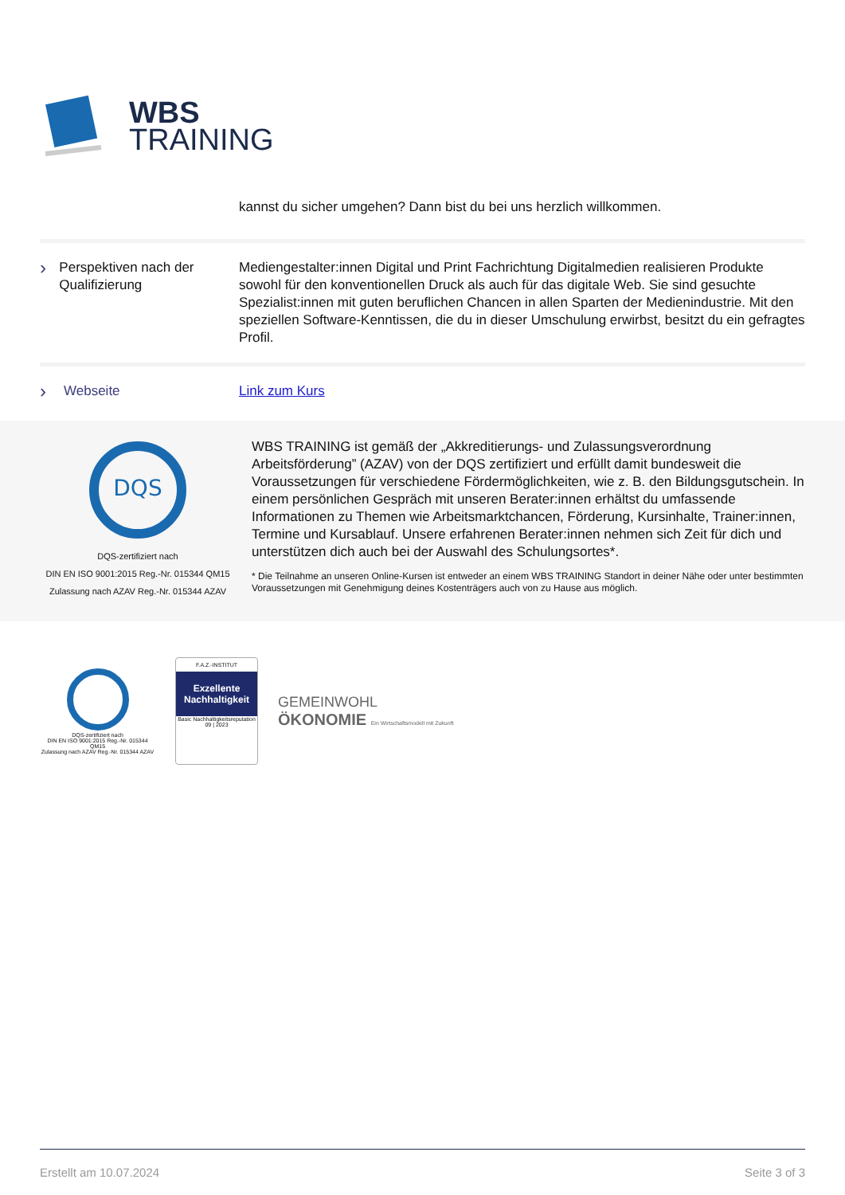WBS
TRAINING
kannst du sicher umgehen? Dann bist du bei uns herzlich willkommen.
› Perspektiven nach der Qualifizierung
Mediengestalter:innen Digital und Print Fachrichtung Digitalmedien realisieren Produkte sowohl für den konventionellen Druck als auch für das digitale Web. Sie sind gesuchte Spezialist:innen mit guten beruflichen Chancen in allen Sparten der Medienindustrie. Mit den speziellen Software-Kenntissen, die du in dieser Umschulung erwirbst, besitzt du ein gefragtes Profil.
› Webseite Link zum Kurs
DQS
DQS-zertifiziert nach
DIN EN ISO 9001:2015 Reg.-Nr. 015344 QM15
Zulassung nach AZAV Reg.-Nr. 015344 AZAV
WBS TRAINING ist gemäß der „Akkreditierungs- und Zulassungsverordnung Arbeitsförderung” (AZAV) von der DQS zertifiziert und erfüllt damit bundesweit die Voraussetzungen für verschiedene Fördermöglichkeiten, wie z. B. den Bildungsgutschein. In einem persönlichen Gespräch mit unseren Berater:innen erhältst du umfassende Informationen zu Themen wie Arbeitsmarktchancen, Förderung, Kursinhalte, Trainer:innen, Termine und Kursablauf. Unsere erfahrenen Berater:innen nehmen sich Zeit für dich und unterstützen dich auch bei der Auswahl des Schulungsortes*.
* Die Teilnahme an unseren Online-Kursen ist entweder an einem WBS TRAINING Standort in deiner Nähe oder unter bestimmten Voraussetzungen mit Genehmigung deines Kostenträgers auch von zu Hause aus möglich.
DQS-zertifiziert nach
DIN EN ISO 9001:2015 Reg.-Nr. 015344 QM15
Zulassung nach AZAV Reg.-Nr. 015344 AZAV
F.A.Z.-INSTITUT
Exzellente Nachhaltigkeit
Basic Nachhaltigkeitsreputation 09 | 2023
GEMEINWOHL
ÖKONOMIE Ein Wirtschaftsmodell mit Zukunft
Erstellt am 10.07.2024 Seite 3 of 3